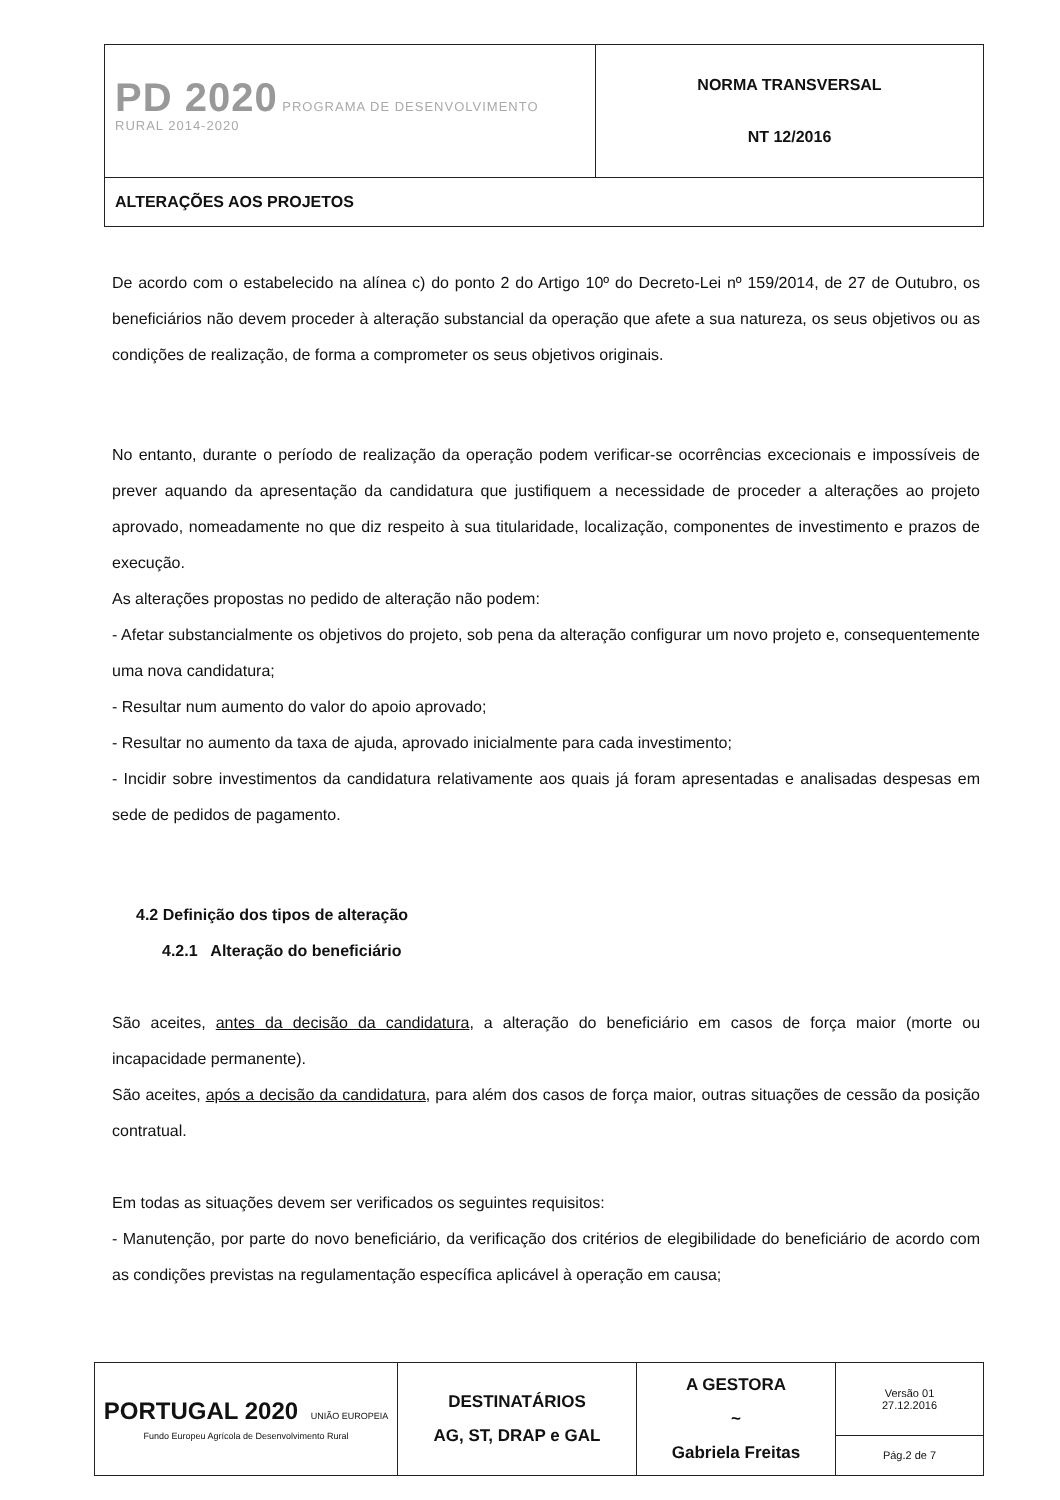| PD 2020 PROGRAMA DE DESENVOLVIMENTO RURAL 2014-2020 | NORMA TRANSVERSAL NT 12/2016 |
| ALTERAÇÕES AOS PROJETOS | |
De acordo com o estabelecido na alínea c) do ponto 2 do Artigo 10º do Decreto-Lei nº 159/2014, de 27 de Outubro, os beneficiários não devem proceder à alteração substancial da operação que afete a sua natureza, os seus objetivos ou as condições de realização, de forma a comprometer os seus objetivos originais.
No entanto, durante o período de realização da operação podem verificar-se ocorrências excecionais e impossíveis de prever aquando da apresentação da candidatura que justifiquem a necessidade de proceder a alterações ao projeto aprovado, nomeadamente no que diz respeito à sua titularidade, localização, componentes de investimento e prazos de execução.
As alterações propostas no pedido de alteração não podem:
- Afetar substancialmente os objetivos do projeto, sob pena da alteração configurar um novo projeto e, consequentemente uma nova candidatura;
- Resultar num aumento do valor do apoio aprovado;
- Resultar no aumento da taxa de ajuda, aprovado inicialmente para cada investimento;
- Incidir sobre investimentos da candidatura relativamente aos quais já foram apresentadas e analisadas despesas em sede de pedidos de pagamento.
4.2 Definição dos tipos de alteração
4.2.1 Alteração do beneficiário
São aceites, antes da decisão da candidatura, a alteração do beneficiário em casos de força maior (morte ou incapacidade permanente).
São aceites, após a decisão da candidatura, para além dos casos de força maior, outras situações de cessão da posição contratual.
Em todas as situações devem ser verificados os seguintes requisitos:
- Manutenção, por parte do novo beneficiário, da verificação dos critérios de elegibilidade do beneficiário de acordo com as condições previstas na regulamentação específica aplicável à operação em causa;
| PORTUGAL 2020 UNIÃO EUROPEIA Fundo Europeu Agrícola de Desenvolvimento Rural | DESTINATÁRIOS AG, ST, DRAP e GAL | A GESTORA ~ Gabriela Freitas | Versão 01 27.12.2016 |
| | | | Pág.2 de 7 |